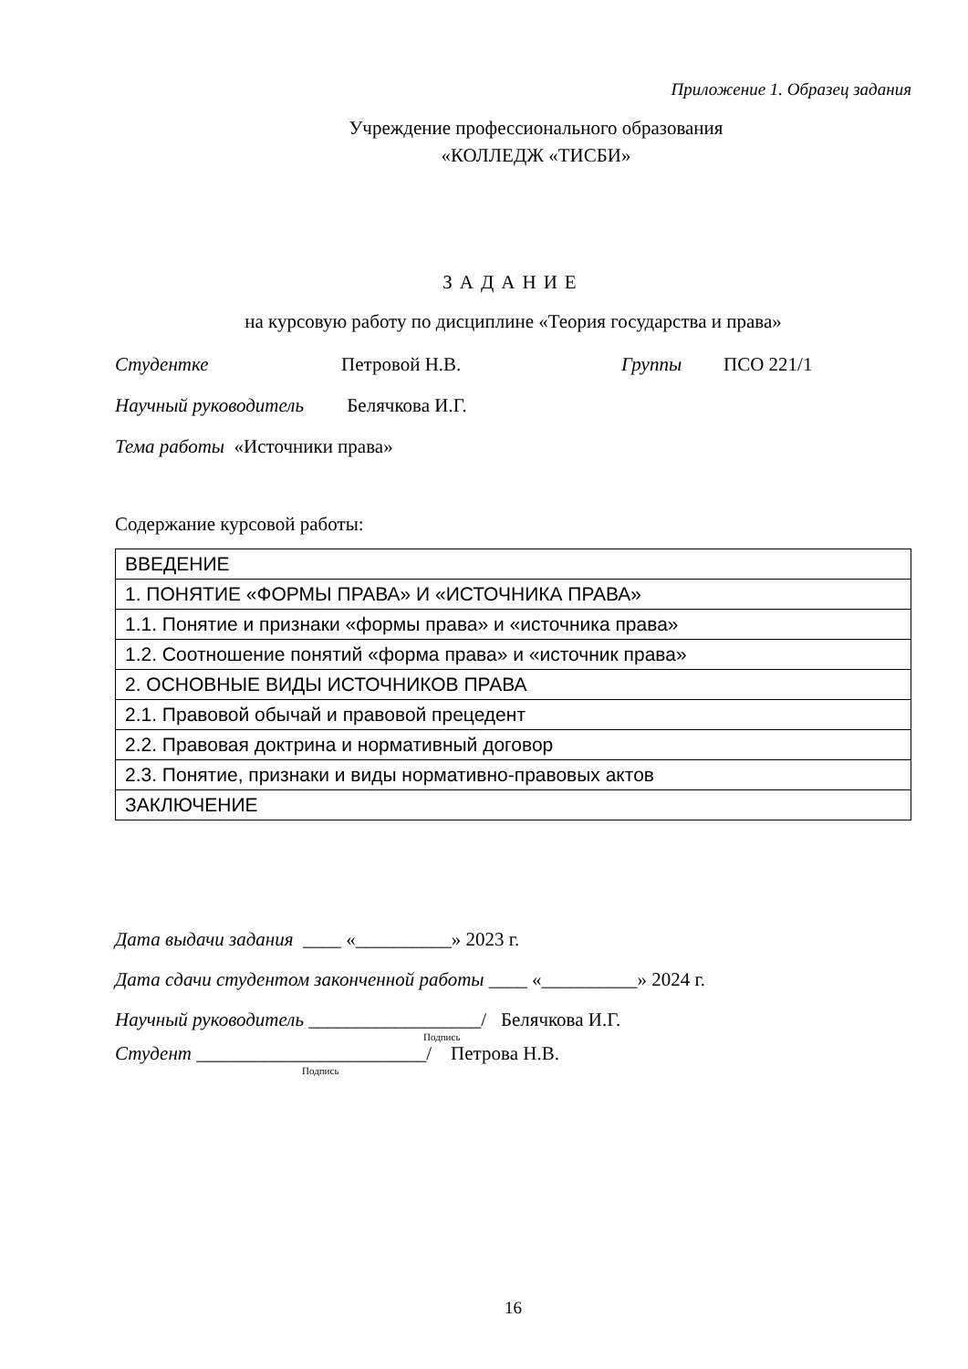Приложение 1. Образец задания
Учреждение профессионального образования
«КОЛЛЕДЖ «ТИСБИ»
ЗАДАНИЕ
на курсовую работу по дисциплине «Теория государства и права»
Студентке Петровой Н.В. Группы ПСО 221/1
Научный руководитель Белячкова И.Г.
Тема работы «Источники права»
Содержание курсовой работы:
| ВВЕДЕНИЕ |
| 1. ПОНЯТИЕ «ФОРМЫ ПРАВА» И «ИСТОЧНИКА ПРАВА» |
| 1.1. Понятие и признаки «формы права» и «источника права» |
| 1.2. Соотношение понятий «форма права» и «источник права» |
| 2. ОСНОВНЫЕ ВИДЫ ИСТОЧНИКОВ ПРАВА |
| 2.1. Правовой обычай и правовой прецедент |
| 2.2. Правовая доктрина и нормативный договор |
| 2.3. Понятие, признаки и виды нормативно-правовых актов |
| ЗАКЛЮЧЕНИЕ |
Дата выдачи задания ____ «__________» 2023 г.
Дата сдачи студентом законченной работы ____ «__________» 2024 г.
Научный руководитель __________________/ Белячкова И.Г.
Подпись
Студент ________________________/ Петрова Н.В.
Подпись
16